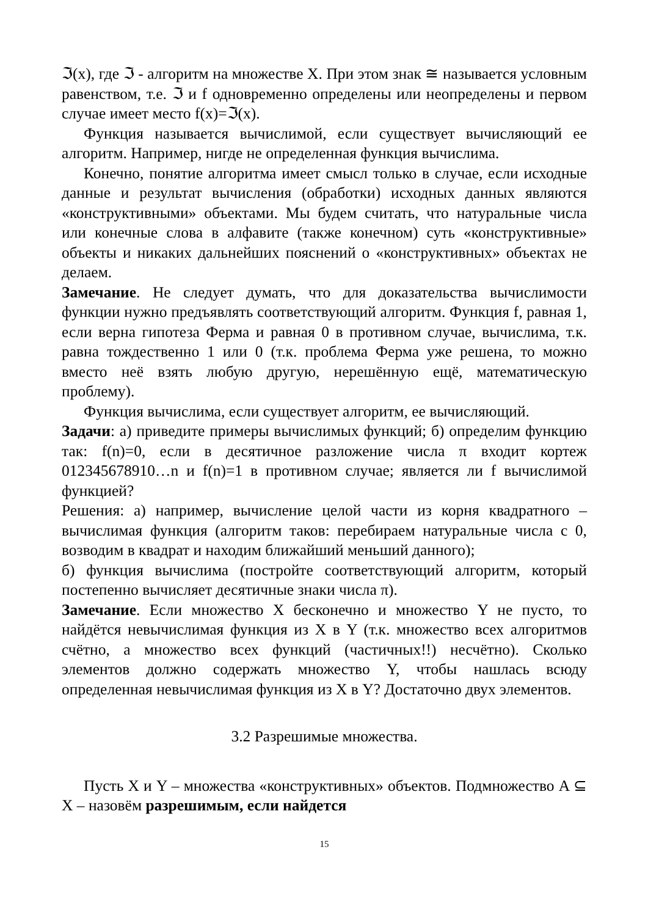ℑ(x), где ℑ - алгоритм на множестве X. При этом знак ≅ называется условным равенством, т.е. ℑ и f одновременно определены или неопределены и первом случае имеет место f(x)=ℑ(x).
Функция называется вычислимой, если существует вычисляющий ее алгоритм. Например, нигде не определенная функция вычислима.
Конечно, понятие алгоритма имеет смысл только в случае, если исходные данные и результат вычисления (обработки) исходных данных являются «конструктивными» объектами. Мы будем считать, что натуральные числа или конечные слова в алфавите (также конечном) суть «конструктивные» объекты и никаких дальнейших пояснений о «конструктивных» объектах не делаем.
Замечание. Не следует думать, что для доказательства вычислимости функции нужно предъявлять соответствующий алгоритм. Функция f, равная 1, если верна гипотеза Ферма и равная 0 в противном случае, вычислима, т.к. равна тождественно 1 или 0 (т.к. проблема Ферма уже решена, то можно вместо неё взять любую другую, нерешённую ещё, математическую проблему).
Функция вычислима, если существует алгоритм, ее вычисляющий.
Задачи: а) приведите примеры вычислимых функций; б) определим функцию так: f(n)=0, если в десятичное разложение числа π входит кортеж 012345678910…n и f(n)=1 в противном случае; является ли f вычислимой функцией?
Решения: а) например, вычисление целой части из корня квадратного – вычислимая функция (алгоритм таков: перебираем натуральные числа с 0, возводим в квадрат и находим ближайший меньший данного);
б) функция вычислима (постройте соответствующий алгоритм, который постепенно вычисляет десятичные знаки числа π).
Замечание. Если множество X бесконечно и множество Y не пусто, то найдётся невычислимая функция из X в Y (т.к. множество всех алгоритмов счётно, а множество всех функций (частичных!!) несчётно). Сколько элементов должно содержать множество Y, чтобы нашлась всюду определенная невычислимая функция из X в Y? Достаточно двух элементов.
3.2 Разрешимые множества.
Пусть X и Y – множества «конструктивных» объектов. Подмножество A ⊆ X – назовём разрешимым, если найдется
15